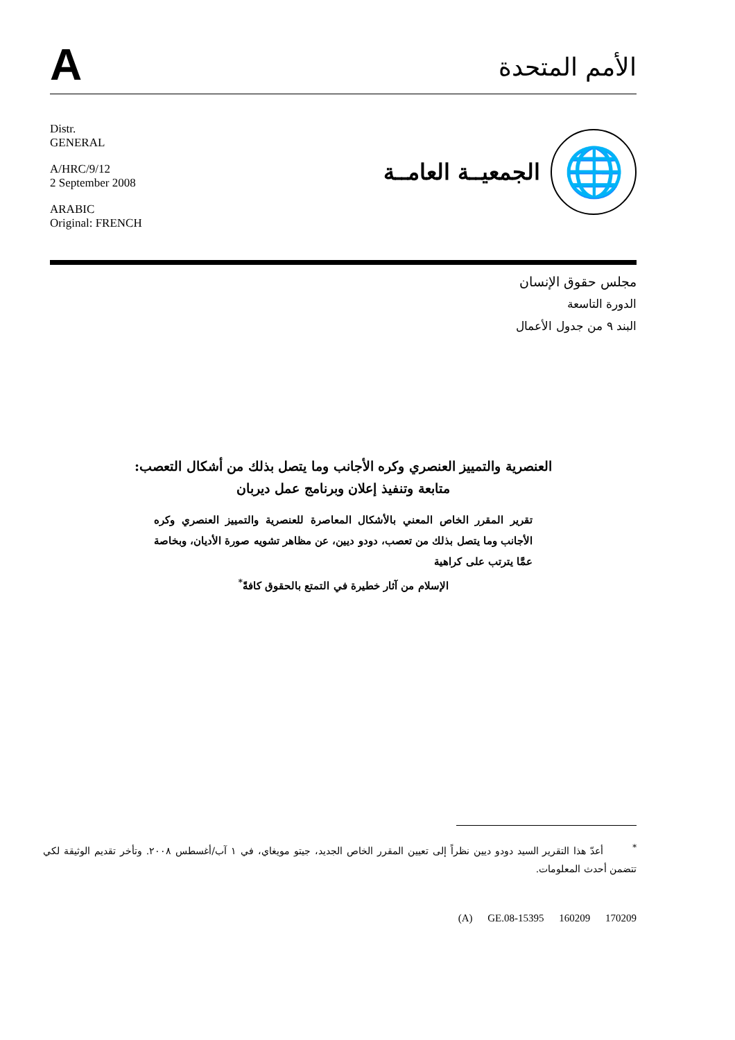A
الأمم المتحدة
Distr.
GENERAL
A/HRC/9/12
2 September 2008
ARABIC
Original: FRENCH
🌐
الجمعيــة العامــة
مجلس حقوق الإنسان
الدورة التاسعة
البند ٩ من جدول الأعمال
العنصرية والتمييز العنصري وكره الأجانب وما يتصل بذلك من أشكال التعصب: متابعة وتنفيذ إعلان وبرنامج عمل ديربان
تقرير المقرر الخاص المعني بالأشكال المعاصرة للعنصرية والتمييز العنصري وكره الأجانب وما يتصل بذلك من تعصب، دودو ديين، عن مظاهر تشويه صورة الأديان، وبخاصة عمَّا يترتب على كراهية
الإسلام من آثار خطيرة في التمتع بالحقوق كافةً<sup>*</sup>
<sup>*</sup> أعدّ هذا التقرير السيد دودو ديين نظراً إلى تعيين المقرر الخاص الجديد، جيتو مويغاي، في ١ آب/أغسطس ٢٠٠٨. وتأخر تقديم الوثيقة لكي تتضمن أحدث المعلومات.
(A) GE.08-15395 160209 170209